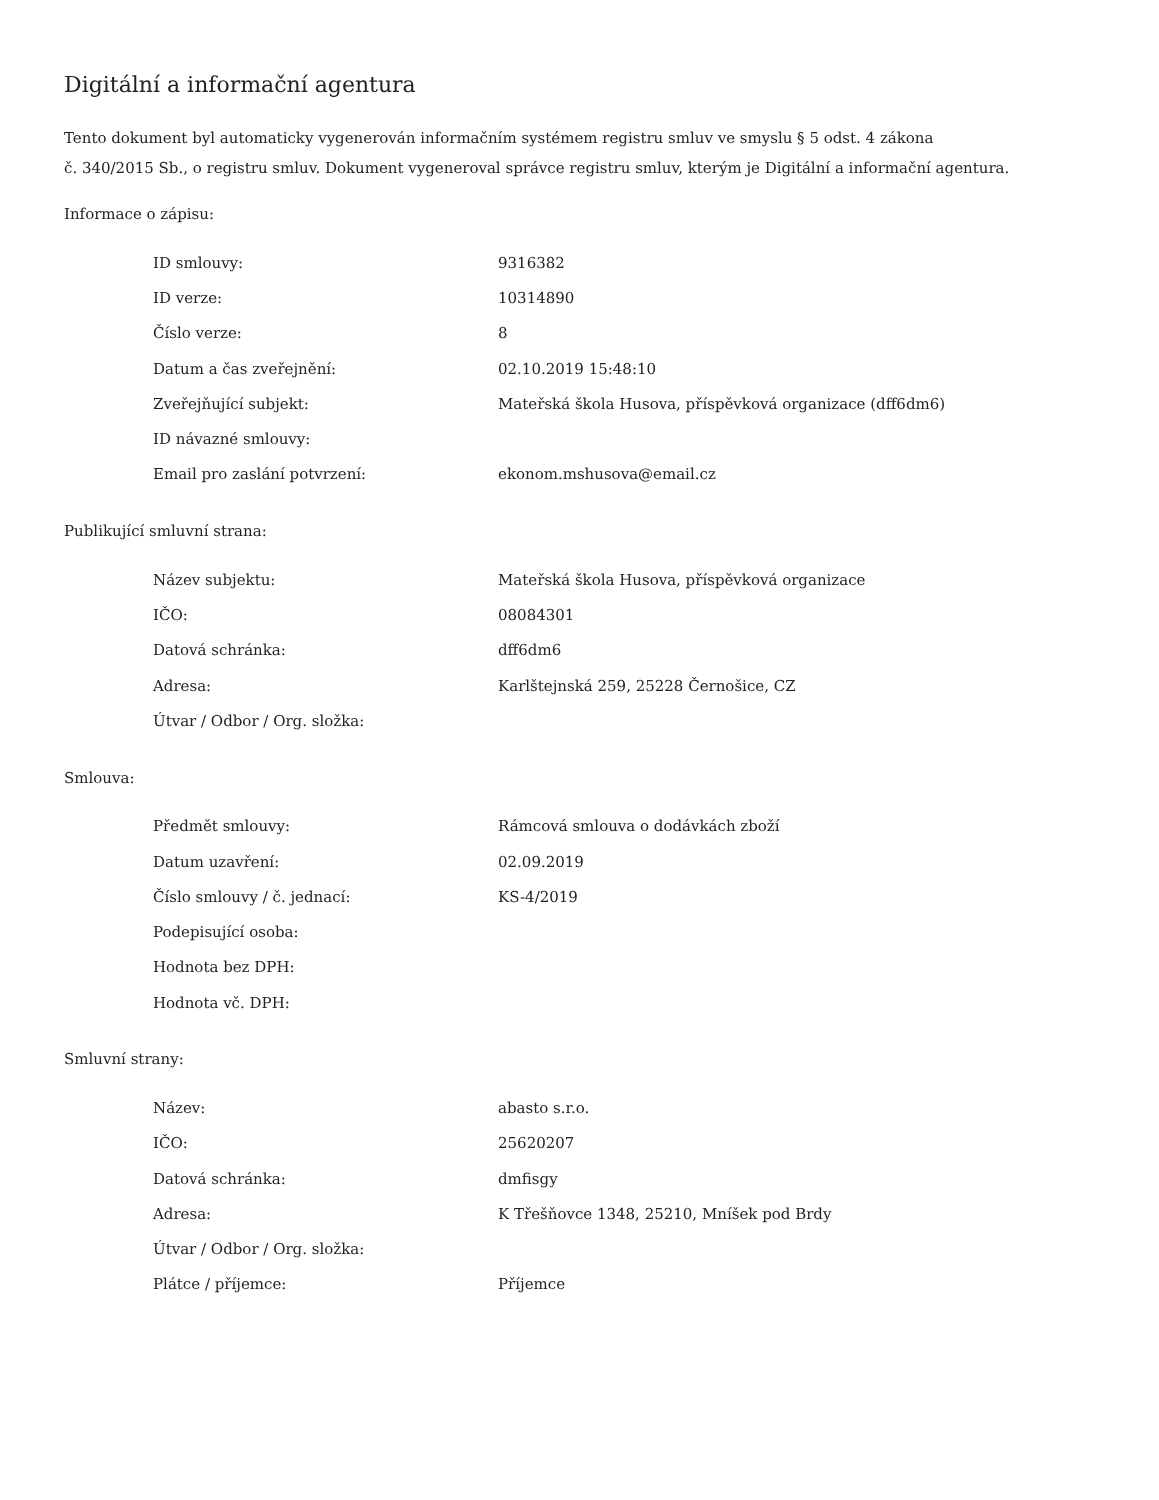Digitální a informační agentura
Tento dokument byl automaticky vygenerován informačním systémem registru smluv ve smyslu § 5 odst. 4 zákona
č. 340/2015 Sb., o registru smluv. Dokument vygeneroval správce registru smluv, kterým je Digitální a informační agentura.
Informace o zápisu:
| ID smlouvy: | 9316382 |
| ID verze: | 10314890 |
| Číslo verze: | 8 |
| Datum a čas zveřejnění: | 02.10.2019 15:48:10 |
| Zveřejňující subjekt: | Mateřská škola Husova, příspěvková organizace (dff6dm6) |
| ID návazné smlouvy: | |
| Email pro zaslání potvrzení: | ekonom.mshusova@email.cz |
Publikující smluvní strana:
| Název subjektu: | Mateřská škola Husova, příspěvková organizace |
| IČO: | 08084301 |
| Datová schránka: | dff6dm6 |
| Adresa: | Karlštejnská 259, 25228 Černošice, CZ |
| Útvar / Odbor / Org. složka: | |
Smlouva:
| Předmět smlouvy: | Rámcová smlouva o dodávkách zboží |
| Datum uzavření: | 02.09.2019 |
| Číslo smlouvy / č. jednací: | KS-4/2019 |
| Podepisující osoba: | |
| Hodnota bez DPH: | |
| Hodnota vč. DPH: | |
Smluvní strany:
| Název: | abasto s.r.o. |
| IČO: | 25620207 |
| Datová schránka: | dmfisgy |
| Adresa: | K Třešňovce 1348, 25210, Mníšek pod Brdy |
| Útvar / Odbor / Org. složka: | |
| Plátce / příjemce: | Příjemce |